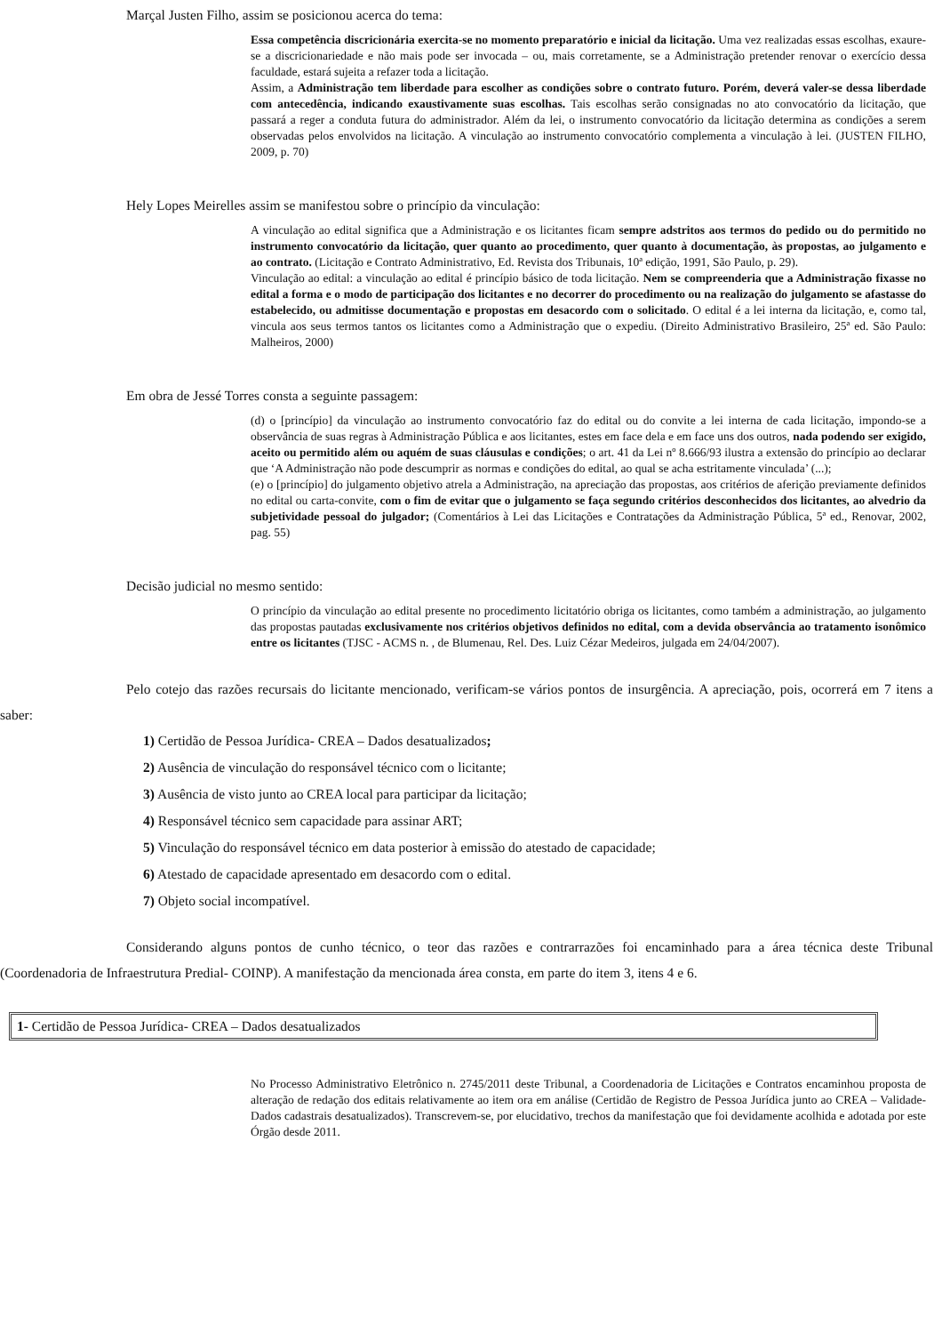Marçal Justen Filho, assim se posicionou acerca do tema:
Essa competência discricionária exercita-se no momento preparatório e inicial da licitação. Uma vez realizadas essas escolhas, exaure-se a discricionariedade e não mais pode ser invocada – ou, mais corretamente, se a Administração pretender renovar o exercício dessa faculdade, estará sujeita a refazer toda a licitação.
Assim, a Administração tem liberdade para escolher as condições sobre o contrato futuro. Porém, deverá valer-se dessa liberdade com antecedência, indicando exaustivamente suas escolhas. Tais escolhas serão consignadas no ato convocatório da licitação, que passará a reger a conduta futura do administrador. Além da lei, o instrumento convocatório da licitação determina as condições a serem observadas pelos envolvidos na licitação. A vinculação ao instrumento convocatório complementa a vinculação à lei. (JUSTEN FILHO, 2009, p. 70)
Hely Lopes Meirelles assim se manifestou sobre o princípio da vinculação:
A vinculação ao edital significa que a Administração e os licitantes ficam sempre adstritos aos termos do pedido ou do permitido no instrumento convocatório da licitação, quer quanto ao procedimento, quer quanto à documentação, às propostas, ao julgamento e ao contrato. (Licitação e Contrato Administrativo, Ed. Revista dos Tribunais, 10ª edição, 1991, São Paulo, p. 29).
Vinculação ao edital: a vinculação ao edital é princípio básico de toda licitação. Nem se compreenderia que a Administração fixasse no edital a forma e o modo de participação dos licitantes e no decorrer do procedimento ou na realização do julgamento se afastasse do estabelecido, ou admitisse documentação e propostas em desacordo com o solicitado. O edital é a lei interna da licitação, e, como tal, vincula aos seus termos tantos os licitantes como a Administração que o expediu. (Direito Administrativo Brasileiro, 25ª ed. São Paulo: Malheiros, 2000)
Em obra de Jessé Torres consta a seguinte passagem:
(d) o [princípio] da vinculação ao instrumento convocatório faz do edital ou do convite a lei interna de cada licitação, impondo-se a observância de suas regras à Administração Pública e aos licitantes, estes em face dela e em face uns dos outros, nada podendo ser exigido, aceito ou permitido além ou aquém de suas cláusulas e condições; o art. 41 da Lei nº 8.666/93 ilustra a extensão do princípio ao declarar que ‘A Administração não pode descumprir as normas e condições do edital, ao qual se acha estritamente vinculada’ (...);
(e) o [princípio] do julgamento objetivo atrela a Administração, na apreciação das propostas, aos critérios de aferição previamente definidos no edital ou carta-convite, com o fim de evitar que o julgamento se faça segundo critérios desconhecidos dos licitantes, ao alvedrio da subjetividade pessoal do julgador; (Comentários à Lei das Licitações e Contratações da Administração Pública, 5ª ed., Renovar, 2002, pag. 55)
Decisão judicial no mesmo sentido:
O princípio da vinculação ao edital presente no procedimento licitatório obriga os licitantes, como também a administração, ao julgamento das propostas pautadas exclusivamente nos critérios objetivos definidos no edital, com a devida observância ao tratamento isonômico entre os licitantes (TJSC - ACMS n. , de Blumenau, Rel. Des. Luiz Cézar Medeiros, julgada em 24/04/2007).
Pelo cotejo das razões recursais do licitante mencionado, verificam-se vários pontos de insurgência. A apreciação, pois, ocorrerá em 7 itens a saber:
1) Certidão de Pessoa Jurídica- CREA – Dados desatualizados;
2) Ausência de vinculação do responsável técnico com o licitante;
3) Ausência de visto junto ao CREA local para participar da licitação;
4) Responsável técnico sem capacidade para assinar ART;
5) Vinculação do responsável técnico em data posterior à emissão do atestado de capacidade;
6) Atestado de capacidade apresentado em desacordo com o edital.
7) Objeto social incompatível.
Considerando alguns pontos de cunho técnico, o teor das razões e contrarrazões foi encaminhado para a área técnica deste Tribunal (Coordenadoria de Infraestrutura Predial- COINP). A manifestação da mencionada área consta, em parte do item 3, itens 4 e 6.
1- Certidão de Pessoa Jurídica- CREA – Dados desatualizados
No Processo Administrativo Eletrônico n. 2745/2011 deste Tribunal, a Coordenadoria de Licitações e Contratos encaminhou proposta de alteração de redação dos editais relativamente ao item ora em análise (Certidão de Registro de Pessoa Jurídica junto ao CREA – Validade- Dados cadastrais desatualizados). Transcrevem-se, por elucidativo, trechos da manifestação que foi devidamente acolhida e adotada por este Órgão desde 2011.